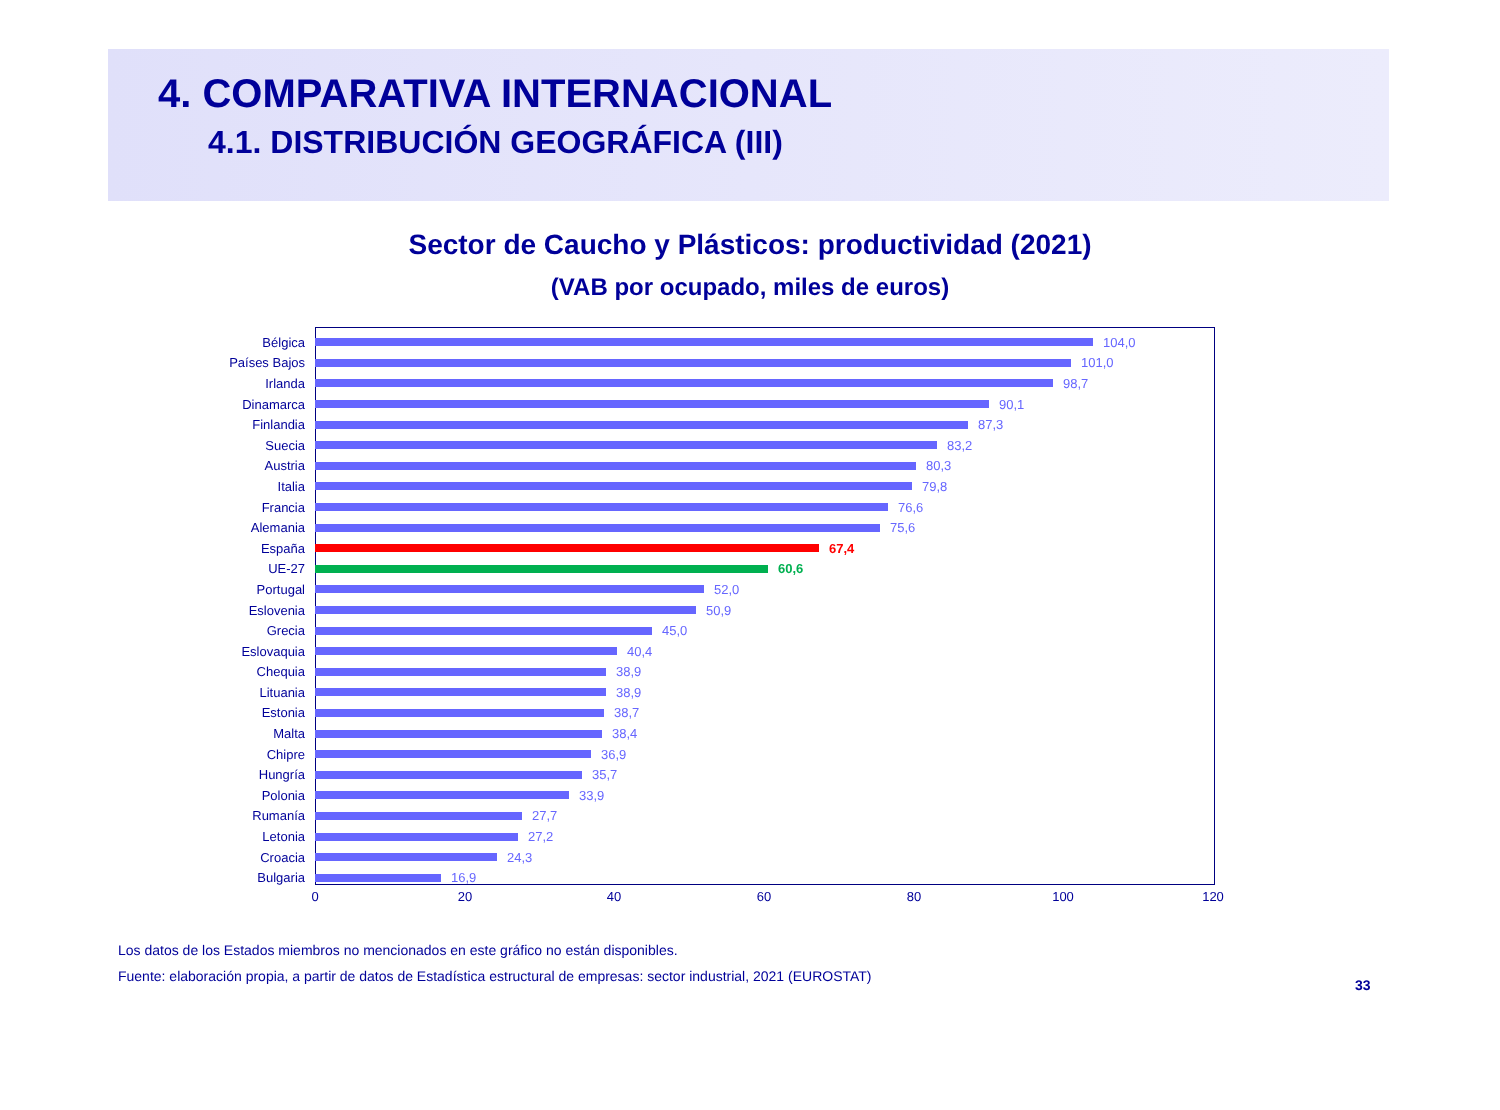4. COMPARATIVA INTERNACIONAL
4.1. DISTRIBUCIÓN GEOGRÁFICA (III)
Sector de Caucho y Plásticos: productividad (2021)
(VAB por ocupado, miles de euros)
Bélgica 104,0
Países Bajos 101,0
Irlanda 98,7
Dinamarca 90,1
Finlandia 87,3
Suecia 83,2
Austria 80,3
Italia 79,8
Francia 76,6
Alemania 75,6
España 67,4
UE-27 60,6
Portugal 52,0
Eslovenia 50,9
Grecia 45,0
Eslovaquia 40,4
Chequia 38,9
Lituania 38,9
Estonia 38,7
Malta 38,4
Chipre 36,9
Hungría 35,7
Polonia 33,9
Rumanía 27,7
Letonia 27,2
Croacia 24,3
Bulgaria 16,9
0 20 40 60 80 100 120
Los datos de los Estados miembros no mencionados en este gráfico no están disponibles.
Fuente: elaboración propia, a partir de datos de Estadística estructural de empresas: sector industrial, 2021 (EUROSTAT)
33